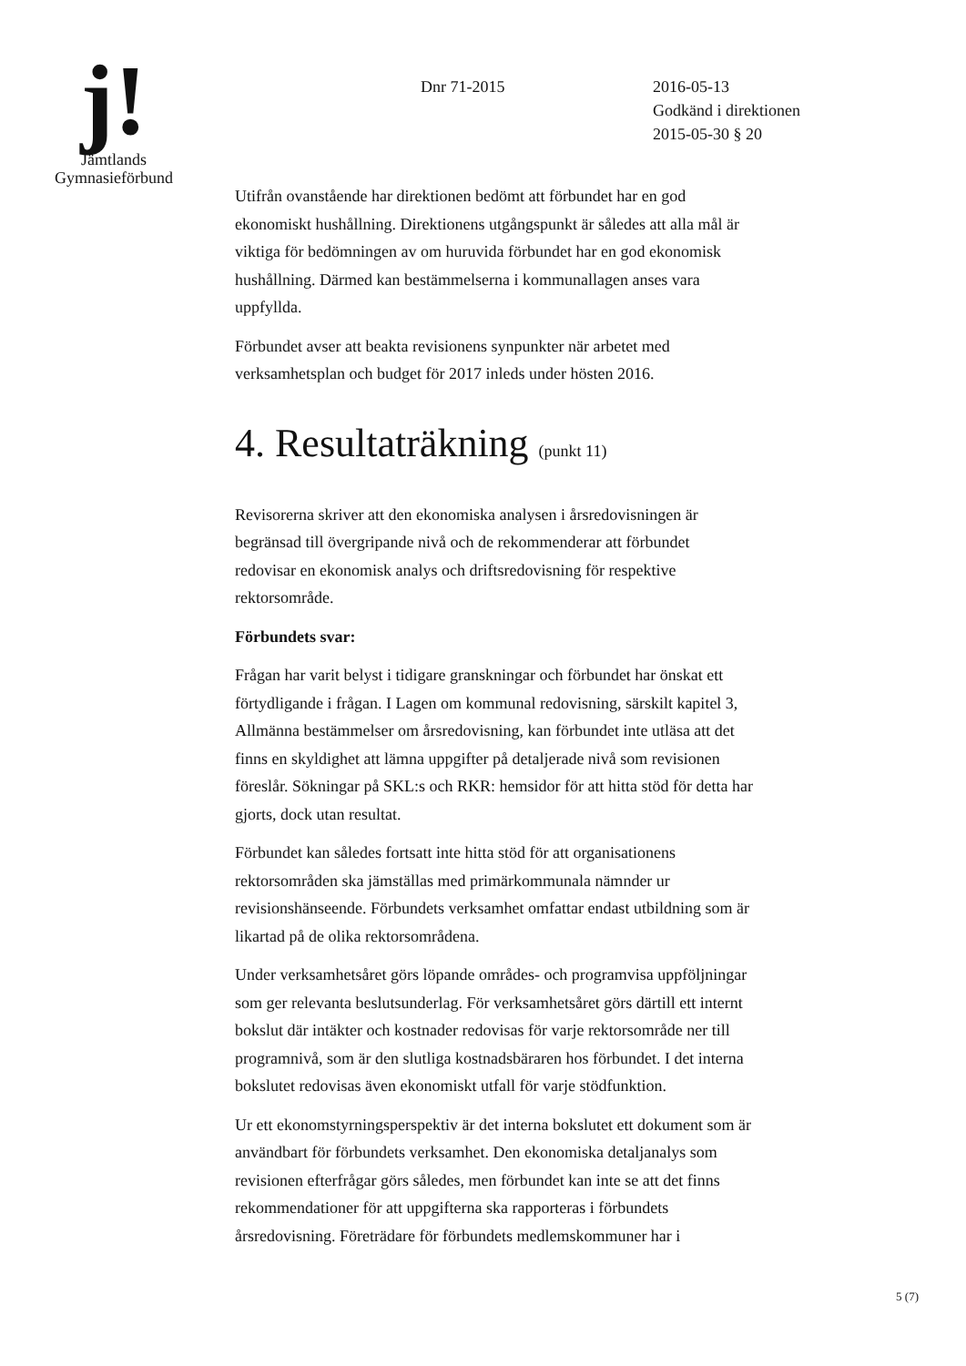j!
Jämtlands
Gymnasieförbund
Dnr 71-2015
2016-05-13
Godkänd i direktionen
2015-05-30 § 20
Utifrån ovanstående har direktionen bedömt att förbundet har en god ekonomiskt hushållning. Direktionens utgångspunkt är således att alla mål är viktiga för bedömningen av om huruvida förbundet har en god ekonomisk hushållning. Därmed kan bestämmelserna i kommunallagen anses vara uppfyllda.
Förbundet avser att beakta revisionens synpunkter när arbetet med verksamhetsplan och budget för 2017 inleds under hösten 2016.
4. Resultaträkning (punkt 11)
Revisorerna skriver att den ekonomiska analysen i årsredovisningen är begränsad till övergripande nivå och de rekommenderar att förbundet redovisar en ekonomisk analys och driftsredovisning för respektive rektorsområde.
Förbundets svar:
Frågan har varit belyst i tidigare granskningar och förbundet har önskat ett förtydligande i frågan. I Lagen om kommunal redovisning, särskilt kapitel 3, Allmänna bestämmelser om årsredovisning, kan förbundet inte utläsa att det finns en skyldighet att lämna uppgifter på detaljerade nivå som revisionen föreslår. Sökningar på SKL:s och RKR: hemsidor för att hitta stöd för detta har gjorts, dock utan resultat.
Förbundet kan således fortsatt inte hitta stöd för att organisationens rektorsområden ska jämställas med primärkommunala nämnder ur revisionshänseende. Förbundets verksamhet omfattar endast utbildning som är likartad på de olika rektorsområdena.
Under verksamhetsåret görs löpande områdes- och programvisa uppföljningar som ger relevanta beslutsunderlag. För verksamhetsåret görs därtill ett internt bokslut där intäkter och kostnader redovisas för varje rektorsområde ner till programnivå, som är den slutliga kostnadsbäraren hos förbundet. I det interna bokslutet redovisas även ekonomiskt utfall för varje stödfunktion.
Ur ett ekonomstyrningsperspektiv är det interna bokslutet ett dokument som är användbart för förbundets verksamhet. Den ekonomiska detaljanalys som revisionen efterfrågar görs således, men förbundet kan inte se att det finns rekommendationer för att uppgifterna ska rapporteras i förbundets årsredovisning. Företrädare för förbundets medlemskommuner har i
5 (7)